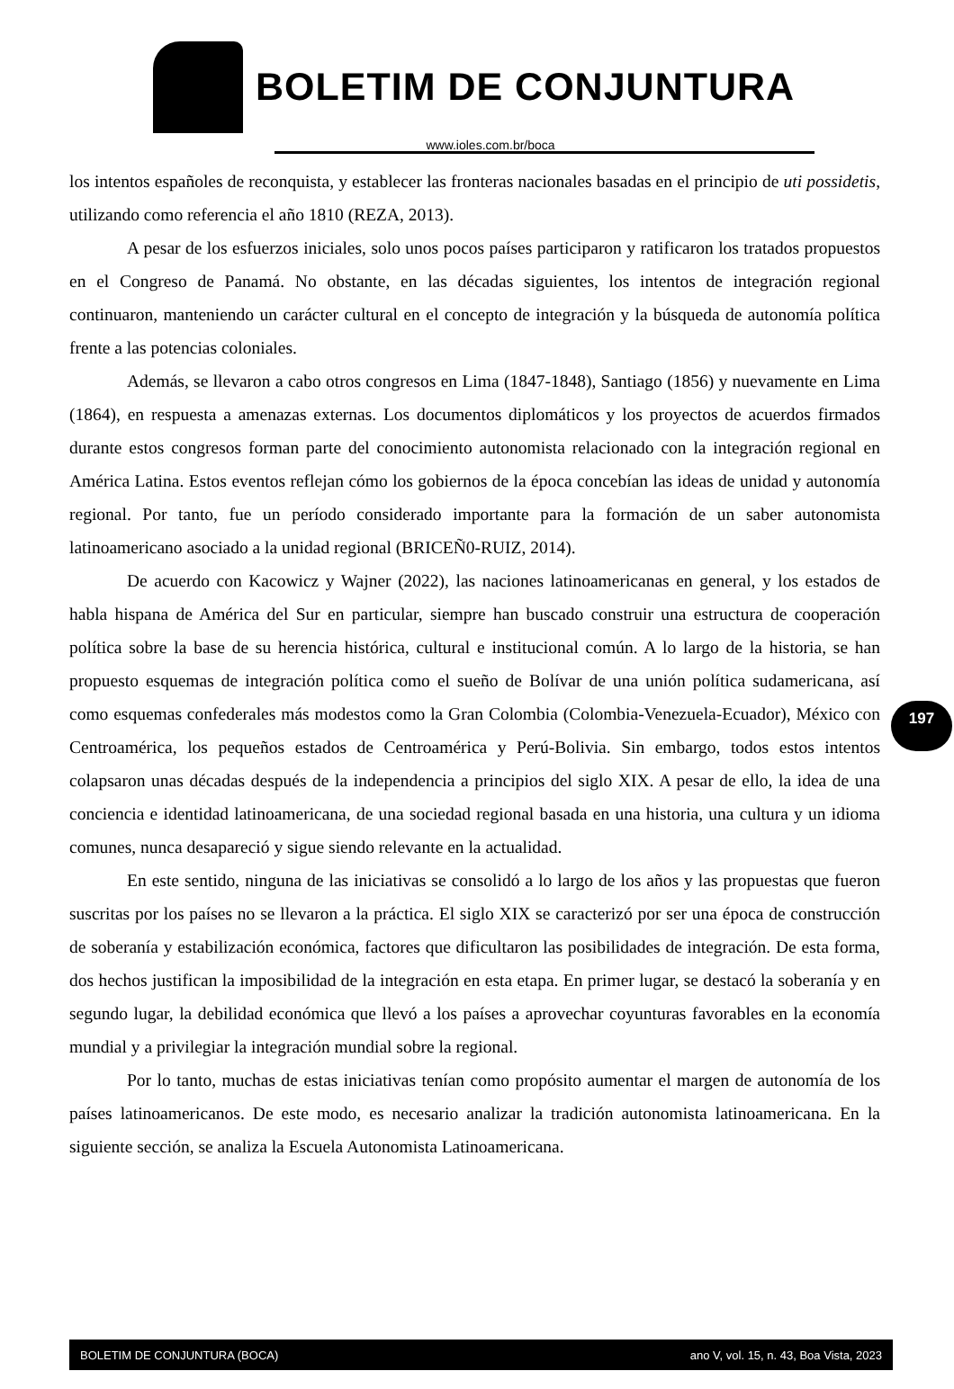BOLETIM DE CONJUNTURA
www.ioles.com.br/boca
los intentos españoles de reconquista, y establecer las fronteras nacionales basadas en el principio de uti possidetis, utilizando como referencia el año 1810 (REZA, 2013).
A pesar de los esfuerzos iniciales, solo unos pocos países participaron y ratificaron los tratados propuestos en el Congreso de Panamá. No obstante, en las décadas siguientes, los intentos de integración regional continuaron, manteniendo un carácter cultural en el concepto de integración y la búsqueda de autonomía política frente a las potencias coloniales.
Además, se llevaron a cabo otros congresos en Lima (1847-1848), Santiago (1856) y nuevamente en Lima (1864), en respuesta a amenazas externas. Los documentos diplomáticos y los proyectos de acuerdos firmados durante estos congresos forman parte del conocimiento autonomista relacionado con la integración regional en América Latina. Estos eventos reflejan cómo los gobiernos de la época concebían las ideas de unidad y autonomía regional. Por tanto, fue un período considerado importante para la formación de un saber autonomista latinoamericano asociado a la unidad regional (BRICEÑ0-RUIZ, 2014).
De acuerdo con Kacowicz y Wajner (2022), las naciones latinoamericanas en general, y los estados de habla hispana de América del Sur en particular, siempre han buscado construir una estructura de cooperación política sobre la base de su herencia histórica, cultural e institucional común. A lo largo de la historia, se han propuesto esquemas de integración política como el sueño de Bolívar de una unión política sudamericana, así como esquemas confederales más modestos como la Gran Colombia (Colombia-Venezuela-Ecuador), México con Centroamérica, los pequeños estados de Centroamérica y Perú-Bolivia. Sin embargo, todos estos intentos colapsaron unas décadas después de la independencia a principios del siglo XIX. A pesar de ello, la idea de una conciencia e identidad latinoamericana, de una sociedad regional basada en una historia, una cultura y un idioma comunes, nunca desapareció y sigue siendo relevante en la actualidad.
En este sentido, ninguna de las iniciativas se consolidó a lo largo de los años y las propuestas que fueron suscritas por los países no se llevaron a la práctica. El siglo XIX se caracterizó por ser una época de construcción de soberanía y estabilización económica, factores que dificultaron las posibilidades de integración. De esta forma, dos hechos justifican la imposibilidad de la integración en esta etapa. En primer lugar, se destacó la soberanía y en segundo lugar, la debilidad económica que llevó a los países a aprovechar coyunturas favorables en la economía mundial y a privilegiar la integración mundial sobre la regional.
Por lo tanto, muchas de estas iniciativas tenían como propósito aumentar el margen de autonomía de los países latinoamericanos. De este modo, es necesario analizar la tradición autonomista latinoamericana. En la siguiente sección, se analiza la Escuela Autonomista Latinoamericana.
197
BOLETIM DE CONJUNTURA (BOCA) ano V, vol. 15, n. 43, Boa Vista, 2023